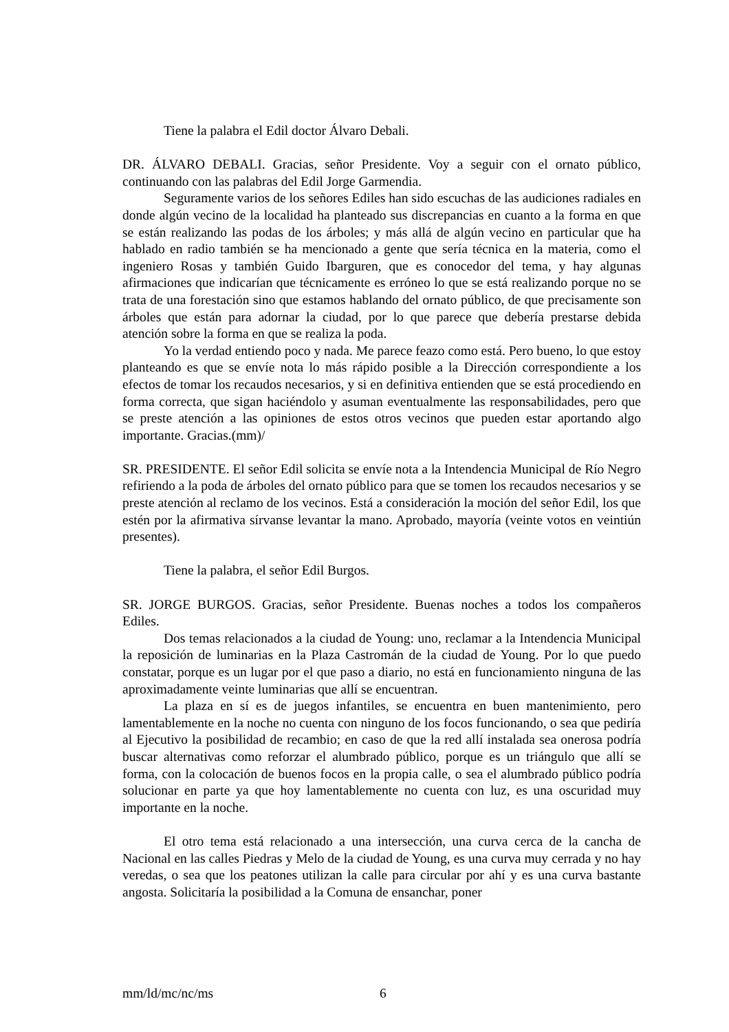Tiene la palabra el Edil doctor Álvaro Debali.
DR. ÁLVARO DEBALI. Gracias, señor Presidente. Voy a seguir con el ornato público, continuando con las palabras del Edil Jorge Garmendia.
Seguramente varios de los señores Ediles han sido escuchas de las audiciones radiales en donde algún vecino de la localidad ha planteado sus discrepancias en cuanto a la forma en que se están realizando las podas de los árboles; y más allá de algún vecino en particular que ha hablado en radio también se ha mencionado a gente que sería técnica en la materia, como el ingeniero Rosas y también Guido Ibarguren, que es conocedor del tema, y hay algunas afirmaciones que indicarían que técnicamente es erróneo lo que se está realizando porque no se trata de una forestación sino que estamos hablando del ornato público, de que precisamente son árboles que están para adornar la ciudad, por lo que parece que debería prestarse debida atención sobre la forma en que se realiza la poda.
Yo la verdad entiendo poco y nada. Me parece feazo como está. Pero bueno, lo que estoy planteando es que se envíe nota lo más rápido posible a la Dirección correspondiente a los efectos de tomar los recaudos necesarios, y si en definitiva entienden que se está procediendo en forma correcta, que sigan haciéndolo y asuman eventualmente las responsabilidades, pero que se preste atención a las opiniones de estos otros vecinos que pueden estar aportando algo importante. Gracias.(mm)/
SR. PRESIDENTE. El señor Edil solicita se envíe nota a la Intendencia Municipal de Río Negro refiriendo a la poda de árboles del ornato público para que se tomen los recaudos necesarios y se preste atención al reclamo de los vecinos. Está a consideración la moción del señor Edil, los que estén por la afirmativa sírvanse levantar la mano. Aprobado, mayoría (veinte votos en veintiún presentes).
Tiene la palabra, el señor Edil Burgos.
SR. JORGE BURGOS. Gracias, señor Presidente. Buenas noches a todos los compañeros Ediles.
Dos temas relacionados a la ciudad de Young: uno, reclamar a la Intendencia Municipal la reposición de luminarias en la Plaza Castromán de la ciudad de Young. Por lo que puedo constatar, porque es un lugar por el que paso a diario, no está en funcionamiento ninguna de las aproximadamente veinte luminarias que allí se encuentran.
La plaza en sí es de juegos infantiles, se encuentra en buen mantenimiento, pero lamentablemente en la noche no cuenta con ninguno de los focos funcionando, o sea que pediría al Ejecutivo la posibilidad de recambio; en caso de que la red allí instalada sea onerosa podría buscar alternativas como reforzar el alumbrado público, porque es un triángulo que allí se forma, con la colocación de buenos focos en la propia calle, o sea el alumbrado público podría solucionar en parte ya que hoy lamentablemente no cuenta con luz, es una oscuridad muy importante en la noche.
El otro tema está relacionado a una intersección, una curva cerca de la cancha de Nacional en las calles Piedras y Melo de la ciudad de Young, es una curva muy cerrada y no hay veredas, o sea que los peatones utilizan la calle para circular por ahí y es una curva bastante angosta. Solicitaría la posibilidad a la Comuna de ensanchar, poner
mm/ld/mc/nc/ms 6